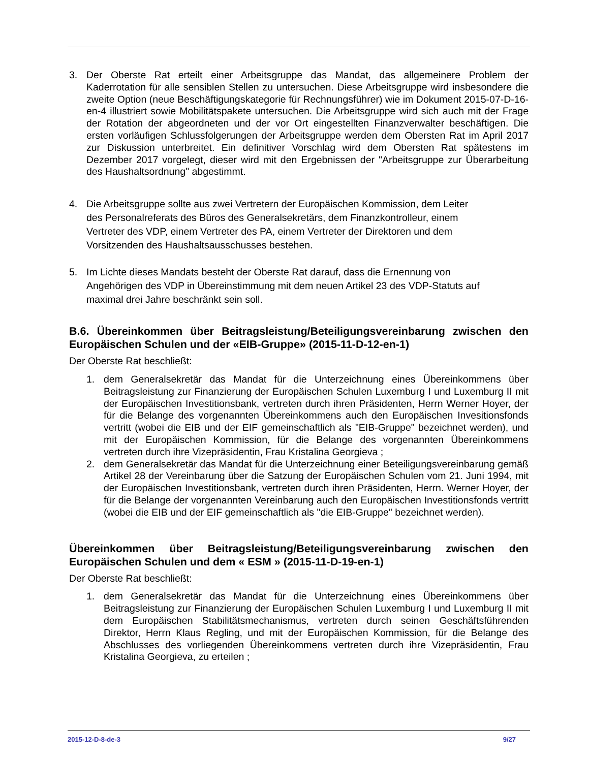3. Der Oberste Rat erteilt einer Arbeitsgruppe das Mandat, das allgemeinere Problem der Kaderrotation für alle sensiblen Stellen zu untersuchen. Diese Arbeitsgruppe wird insbesondere die zweite Option (neue Beschäftigungskategorie für Rechnungsführer) wie im Dokument 2015-07-D-16-en-4 illustriert sowie Mobilitätspakete untersuchen. Die Arbeitsgruppe wird sich auch mit der Frage der Rotation der abgeordneten und der vor Ort eingestellten Finanzverwalter beschäftigen. Die ersten vorläufigen Schlussfolgerungen der Arbeitsgruppe werden dem Obersten Rat im April 2017 zur Diskussion unterbreitet. Ein definitiver Vorschlag wird dem Obersten Rat spätestens im Dezember 2017 vorgelegt, dieser wird mit den Ergebnissen der "Arbeitsgruppe zur Überarbeitung des Haushaltsordnung" abgestimmt.
4. Die Arbeitsgruppe sollte aus zwei Vertretern der Europäischen Kommission, dem Leiter
des Personalreferats des Büros des Generalsekretärs, dem Finanzkontrolleur, einem
Vertreter des VDP, einem Vertreter des PA, einem Vertreter der Direktoren und dem
Vorsitzenden des Haushaltsausschusses bestehen.
5. Im Lichte dieses Mandats besteht der Oberste Rat darauf, dass die Ernennung von
Angehörigen des VDP in Übereinstimmung mit dem neuen Artikel 23 des VDP-Statuts auf
maximal drei Jahre beschränkt sein soll.
B.6. Übereinkommen über Beitragsleistung/Beteiligungsvereinbarung zwischen den Europäischen Schulen und der «EIB-Gruppe» (2015-11-D-12-en-1)
Der Oberste Rat beschließt:
1. dem Generalsekretär das Mandat für die Unterzeichnung eines Übereinkommens über Beitragsleistung zur Finanzierung der Europäischen Schulen Luxemburg I und Luxemburg II mit der Europäischen Investitionsbank, vertreten durch ihren Präsidenten, Herrn Werner Hoyer, der für die Belange des vorgenannten Übereinkommens auch den Europäischen Invesitionsfonds vertritt (wobei die EIB und der EIF gemeinschaftlich als "EIB-Gruppe" bezeichnet werden), und mit der Europäischen Kommission, für die Belange des vorgenannten Übereinkommens vertreten durch ihre Vizepräsidentin, Frau Kristalina Georgieva ;
2. dem Generalsekretär das Mandat für die Unterzeichnung einer Beteiligungsvereinbarung gemäß Artikel 28 der Vereinbarung über die Satzung der Europäischen Schulen vom 21. Juni 1994, mit der Europäischen Investitionsbank, vertreten durch ihren Präsidenten, Herrn. Werner Hoyer, der für die Belange der vorgenannten Vereinbarung auch den Europäischen Investitionsfonds vertritt (wobei die EIB und der EIF gemeinschaftlich als "die EIB-Gruppe" bezeichnet werden).
Übereinkommen über Beitragsleistung/Beteiligungsvereinbarung zwischen den Europäischen Schulen und dem « ESM » (2015-11-D-19-en-1)
Der Oberste Rat beschließt:
1. dem Generalsekretär das Mandat für die Unterzeichnung eines Übereinkommens über Beitragsleistung zur Finanzierung der Europäischen Schulen Luxemburg I und Luxemburg II mit dem Europäischen Stabilitätsmechanismus, vertreten durch seinen Geschäftsführenden Direktor, Herrn Klaus Regling, und mit der Europäischen Kommission, für die Belange des Abschlusses des vorliegenden Übereinkommens vertreten durch ihre Vizepräsidentin, Frau Kristalina Georgieva, zu erteilen ;
2015-12-D-8-de-3 9/27